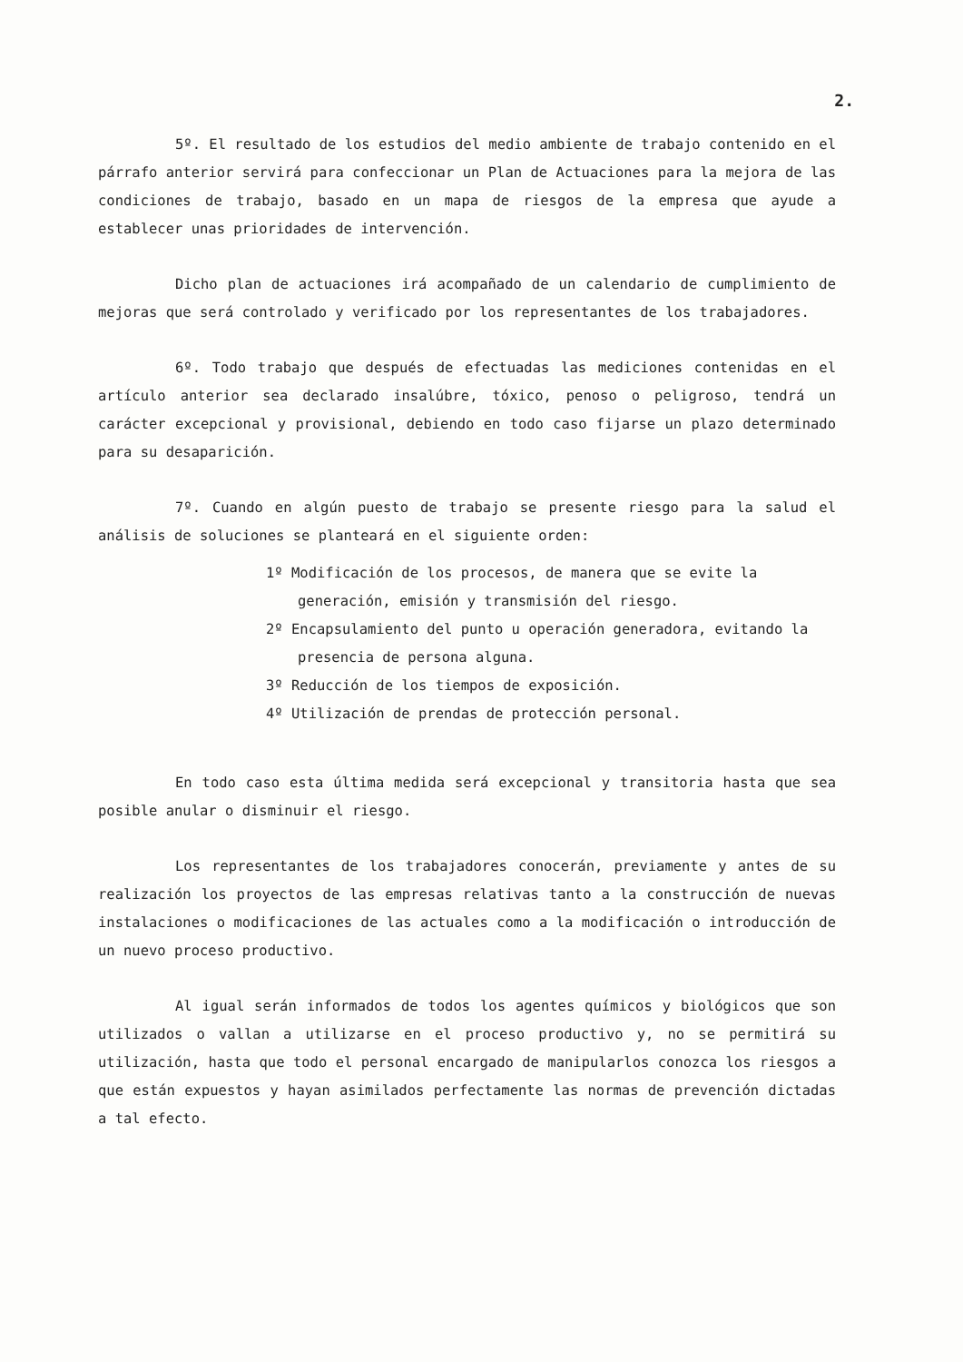2.
5º. El resultado de los estudios del medio ambiente de trabajo contenido en el párrafo anterior servirá para confeccionar un Plan de Actuaciones para la mejora de las condiciones de trabajo, basado en un mapa de riesgos de la empresa que ayude a establecer unas prioridades de intervención.
Dicho plan de actuaciones irá acompañado de un calendario de cumplimiento de mejoras que será controlado y verificado por los representantes de los trabajadores.
6º. Todo trabajo que después de efectuadas las mediciones contenidas en el artículo anterior sea declarado insalúbre, tóxico, penoso o peligroso, tendrá un carácter excepcional y provisional, debiendo en todo caso fijarse un plazo determinado para su desaparición.
7º. Cuando en algún puesto de trabajo se presente riesgo para la salud el análisis de soluciones se planteará en el siguiente orden:
1º Modificación de los procesos, de manera que se evite la generación, emisión y transmisión del riesgo.
2º Encapsulamiento del punto u operación generadora, evitando la presencia de persona alguna.
3º Reducción de los tiempos de exposición.
4º Utilización de prendas de protección personal.
En todo caso esta última medida será excepcional y transitoria hasta que sea posible anular o disminuir el riesgo.
Los representantes de los trabajadores conocerán, previamente y antes de su realización los proyectos de las empresas relativas tanto a la construcción de nuevas instalaciones o modificaciones de las actuales como a la modificación o introducción de un nuevo proceso productivo.
Al igual serán informados de todos los agentes químicos y biológicos que son utilizados o vallan a utilizarse en el proceso productivo y, no se permitirá su utilización, hasta que todo el personal encargado de manipularlos conozca los riesgos a que están expuestos y hayan asimilados perfectamente las normas de prevención dictadas a tal efecto.